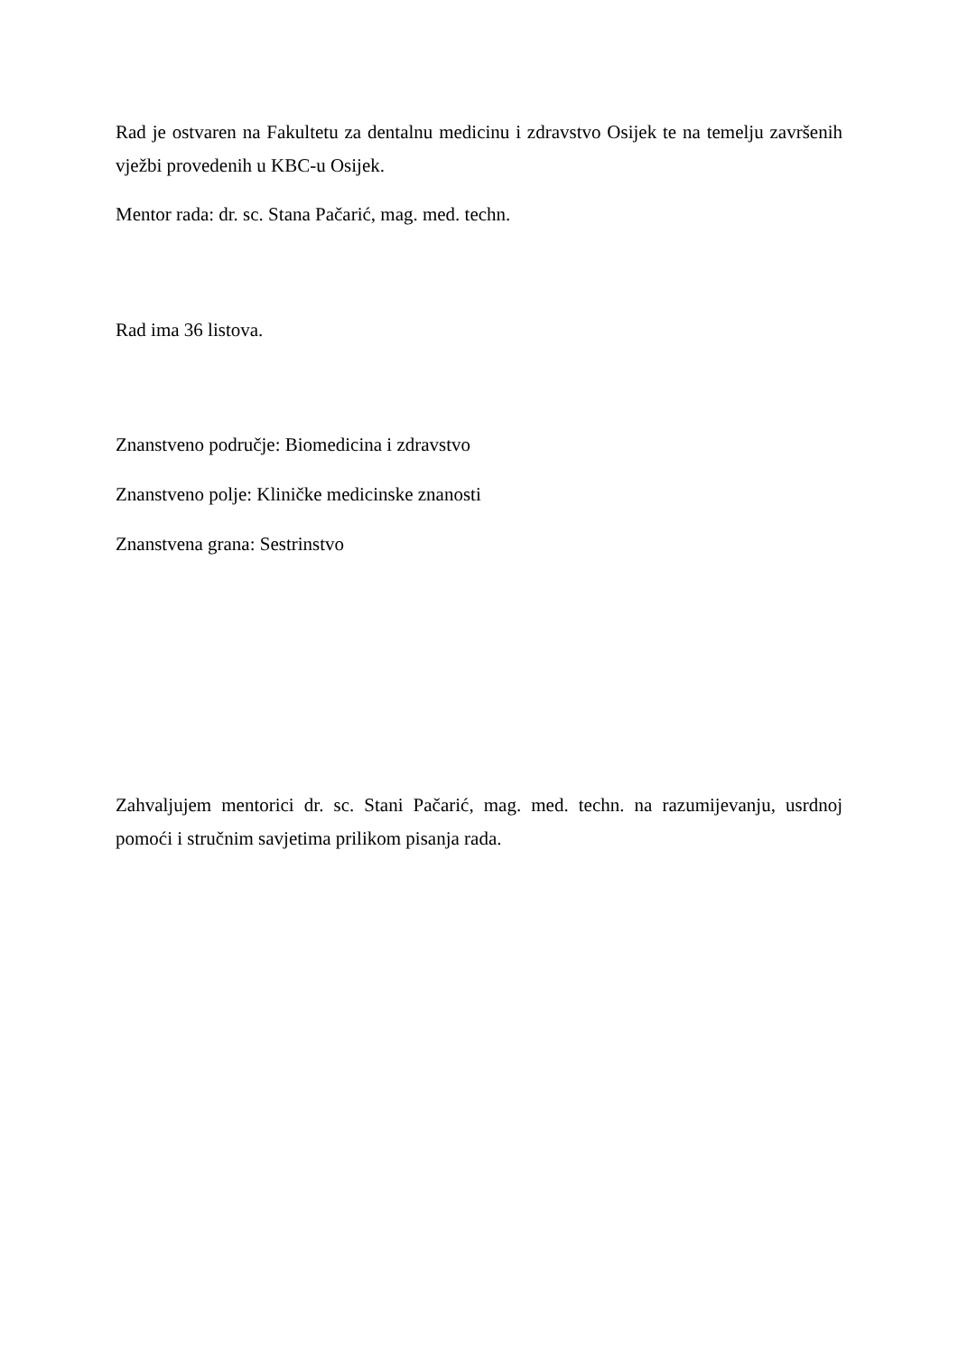Rad je ostvaren na Fakultetu za dentalnu medicinu i zdravstvo Osijek te na temelju završenih vježbi provedenih u KBC-u Osijek.
Mentor rada: dr. sc. Stana Pačarić, mag. med. techn.
Rad ima 36 listova.
Znanstveno područje: Biomedicina i zdravstvo
Znanstveno polje: Kliničke medicinske znanosti
Znanstvena grana: Sestrinstvo
Zahvaljujem mentorici dr. sc. Stani Pačarić, mag. med. techn. na razumijevanju, usrdnoj pomoći i stručnim savjetima prilikom pisanja rada.